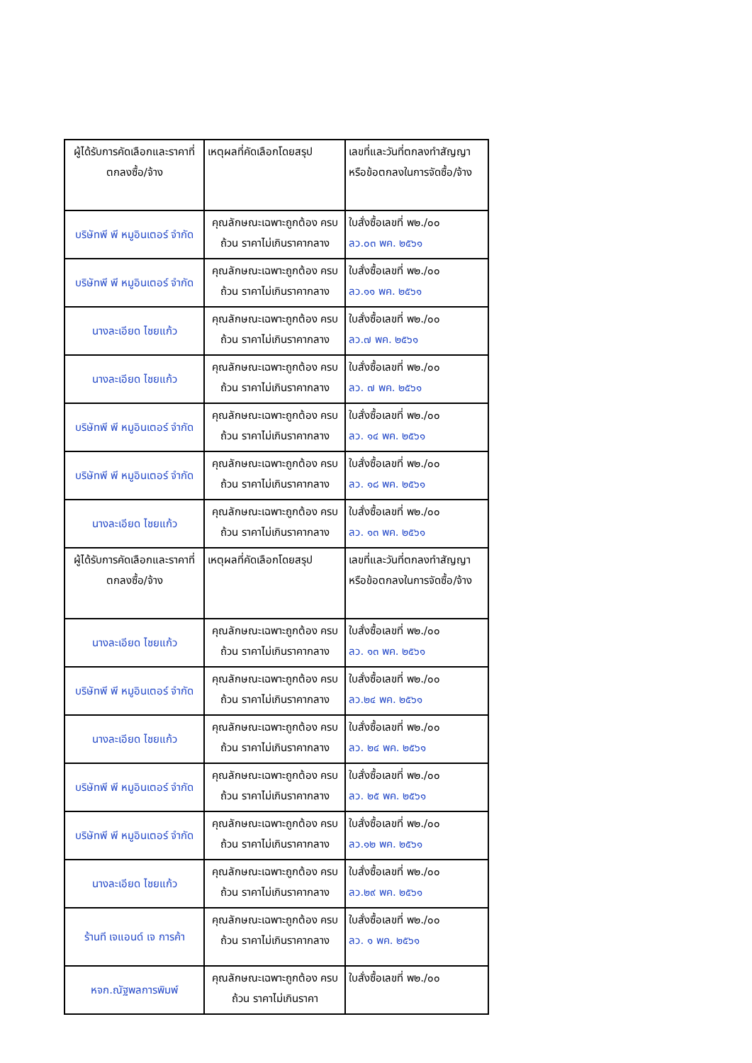| ผู้ได้รับการคัดเลือกและราคาที่ตกลงซื้อ/จ้าง | เหตุผลที่คัดเลือกโดยสรุป | เลขที่และวันที่ตกลงทำสัญญาหรือข้อตกลงในการจัดซื้อ/จ้าง |
| --- | --- | --- |
| บริษัทพี พี หมูอินเตอร์ จำกัด | คุณลักษณะเฉพาะถูกต้อง ครบถ้วน ราคาไม่เกินราคากลาง | ใบสั่งซื้อเลขที่ พ๒./๐๐ ลว.๐๓ พค. ๒๕๖๑ |
| บริษัทพี พี หมูอินเตอร์ จำกัด | คุณลักษณะเฉพาะถูกต้อง ครบถ้วน ราคาไม่เกินราคากลาง | ใบสั่งซื้อเลขที่ พ๒./๐๐ ลว.๑๑ พค. ๒๕๖๑ |
| นางละเอียด ไชยแก้ว | คุณลักษณะเฉพาะถูกต้อง ครบถ้วน ราคาไม่เกินราคากลาง | ใบสั่งซื้อเลขที่ พ๒./๐๐ ลว.๗ พค. ๒๕๖๑ |
| นางละเอียด ไชยแก้ว | คุณลักษณะเฉพาะถูกต้อง ครบถ้วน ราคาไม่เกินราคากลาง | ใบสั่งซื้อเลขที่ พ๒./๐๐ ลว. ๗ พค. ๒๕๖๑ |
| บริษัทพี พี หมูอินเตอร์ จำกัด | คุณลักษณะเฉพาะถูกต้อง ครบถ้วน ราคาไม่เกินราคากลาง | ใบสั่งซื้อเลขที่ พ๒./๐๐ ลว. ๑๔ พค. ๒๕๖๑ |
| บริษัทพี พี หมูอินเตอร์ จำกัด | คุณลักษณะเฉพาะถูกต้อง ครบถ้วน ราคาไม่เกินราคากลาง | ใบสั่งซื้อเลขที่ พ๒./๐๐ ลว. ๑๘ พค. ๒๕๖๑ |
| นางละเอียด ไชยแก้ว | คุณลักษณะเฉพาะถูกต้อง ครบถ้วน ราคาไม่เกินราคากลาง | ใบสั่งซื้อเลขที่ พ๒./๐๐ ลว. ๑๓ พค. ๒๕๖๑ |
| ผู้ได้รับการคัดเลือกและราคาที่ตกลงซื้อ/จ้าง | เหตุผลที่คัดเลือกโดยสรุป | เลขที่และวันที่ตกลงทำสัญญาหรือข้อตกลงในการจัดซื้อ/จ้าง |
| นางละเอียด ไชยแก้ว | คุณลักษณะเฉพาะถูกต้อง ครบถ้วน ราคาไม่เกินราคากลาง | ใบสั่งซื้อเลขที่ พ๒./๐๐ ลว. ๑๓ พค. ๒๕๖๑ |
| บริษัทพี พี หมูอินเตอร์ จำกัด | คุณลักษณะเฉพาะถูกต้อง ครบถ้วน ราคาไม่เกินราคากลาง | ใบสั่งซื้อเลขที่ พ๒./๐๐ ลว.๒๔ พค. ๒๕๖๑ |
| นางละเอียด ไชยแก้ว | คุณลักษณะเฉพาะถูกต้อง ครบถ้วน ราคาไม่เกินราคากลาง | ใบสั่งซื้อเลขที่ พ๒./๐๐ ลว. ๒๔ พค. ๒๕๖๑ |
| บริษัทพี พี หมูอินเตอร์ จำกัด | คุณลักษณะเฉพาะถูกต้อง ครบถ้วน ราคาไม่เกินราคากลาง | ใบสั่งซื้อเลขที่ พ๒./๐๐ ลว. ๒๕ พค. ๒๕๖๑ |
| บริษัทพี พี หมูอินเตอร์ จำกัด | คุณลักษณะเฉพาะถูกต้อง ครบถ้วน ราคาไม่เกินราคากลาง | ใบสั่งซื้อเลขที่ พ๒./๐๐ ลว.๑๒ พค. ๒๕๖๑ |
| นางละเอียด ไชยแก้ว | คุณลักษณะเฉพาะถูกต้อง ครบถ้วน ราคาไม่เกินราคากลาง | ใบสั่งซื้อเลขที่ พ๒./๐๐ ลว.๒๙ พค. ๒๕๖๑ |
| ร้านที เจแอนด์ เจ การค้า | คุณลักษณะเฉพาะถูกต้อง ครบถ้วน ราคาไม่เกินราคากลาง | ใบสั่งซื้อเลขที่ พ๒./๐๐ ลว. ๑ พค. ๒๕๖๑ |
| หจก.ณัฐพลการพิมพ์ | คุณลักษณะเฉพาะถูกต้อง ครบถ้วน ราคาไม่เกินราคา | ใบสั่งซื้อเลขที่ พ๒./๐๐ |